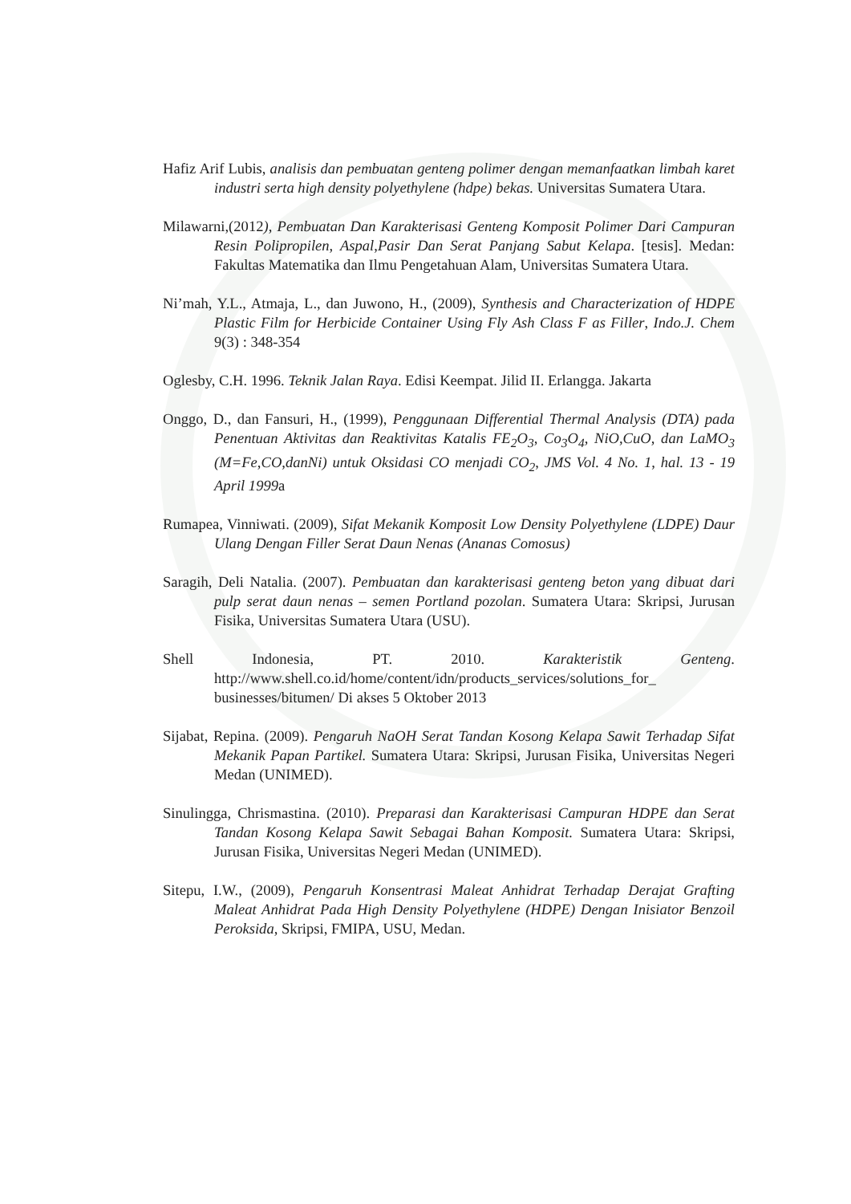Hafiz Arif Lubis, analisis dan pembuatan genteng polimer dengan memanfaatkan limbah karet industri serta high density polyethylene (hdpe) bekas. Universitas Sumatera Utara.
Milawarni,(2012), Pembuatan Dan Karakterisasi Genteng Komposit Polimer Dari Campuran Resin Polipropilen, Aspal,Pasir Dan Serat Panjang Sabut Kelapa. [tesis]. Medan: Fakultas Matematika dan Ilmu Pengetahuan Alam, Universitas Sumatera Utara.
Ni’mah, Y.L., Atmaja, L., dan Juwono, H., (2009), Synthesis and Characterization of HDPE Plastic Film for Herbicide Container Using Fly Ash Class F as Filler, Indo.J. Chem 9(3) : 348-354
Oglesby, C.H. 1996. Teknik Jalan Raya. Edisi Keempat. Jilid II. Erlangga. Jakarta
Onggo, D., dan Fansuri, H., (1999), Penggunaan Differential Thermal Analysis (DTA) pada Penentuan Aktivitas dan Reaktivitas Katalis FE<sub>2</sub>O<sub>3</sub>, Co<sub>3</sub>O<sub>4</sub>, NiO,CuO, dan LaMO<sub>3</sub> (M=Fe,CO,danNi) untuk Oksidasi CO menjadi CO<sub>2</sub>, JMS Vol. 4 No. 1, hal. 13 - 19 April 1999a
Rumapea, Vinniwati. (2009), Sifat Mekanik Komposit Low Density Polyethylene (LDPE) Daur Ulang Dengan Filler Serat Daun Nenas (Ananas Comosus)
Saragih, Deli Natalia. (2007). Pembuatan dan karakterisasi genteng beton yang dibuat dari pulp serat daun nenas – semen Portland pozolan. Sumatera Utara: Skripsi, Jurusan Fisika, Universitas Sumatera Utara (USU).
Shell Indonesia, PT. 2010. Karakteristik Genteng. http://www.shell.co.id/home/content/idn/products_services/solutions_for_ businesses/bitumen/ Di akses 5 Oktober 2013
Sijabat, Repina. (2009). Pengaruh NaOH Serat Tandan Kosong Kelapa Sawit Terhadap Sifat Mekanik Papan Partikel. Sumatera Utara: Skripsi, Jurusan Fisika, Universitas Negeri Medan (UNIMED).
Sinulingga, Chrismastina. (2010). Preparasi dan Karakterisasi Campuran HDPE dan Serat Tandan Kosong Kelapa Sawit Sebagai Bahan Komposit. Sumatera Utara: Skripsi, Jurusan Fisika, Universitas Negeri Medan (UNIMED).
Sitepu, I.W., (2009), Pengaruh Konsentrasi Maleat Anhidrat Terhadap Derajat Grafting Maleat Anhidrat Pada High Density Polyethylene (HDPE) Dengan Inisiator Benzoil Peroksida, Skripsi, FMIPA, USU, Medan.